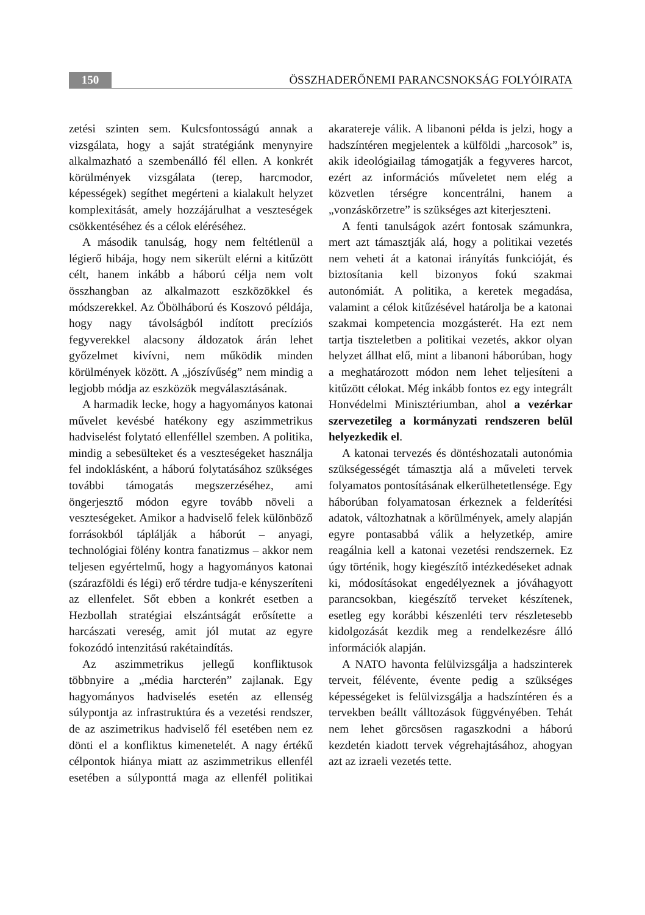150 ÖSSZHADERŐNEMI PARANCSNOKSÁG FOLYÓIRATA
zetési szinten sem. Kulcsfontosságú annak a vizsgálata, hogy a saját stratégiánk menynyire alkalmazható a szembenálló fél ellen. A konkrét körülmények vizsgálata (terep, harcmodor, képességek) segíthet megérteni a kialakult helyzet komplexitását, amely hozzájárulhat a veszteségek csökkentéséhez és a célok eléréséhez.
A második tanulság, hogy nem feltétlenül a légierő hibája, hogy nem sikerült elérni a kitűzött célt, hanem inkább a háború célja nem volt összhangban az alkalmazott eszközökkel és módszerekkel. Az Öbölháború és Koszovó példája, hogy nagy távolságból indított precíziós fegyverekkel alacsony áldozatok árán lehet győzelmet kivívni, nem működik minden körülmények között. A „jószívűség” nem mindig a legjobb módja az eszközök megválasztásának.
A harmadik lecke, hogy a hagyományos katonai művelet kevésbé hatékony egy aszimmetrikus hadviselést folytató ellenféllel szemben. A politika, mindig a sebesülteket és a veszteségeket használja fel indoklásként, a háború folytatásához szükséges további támogatás megszerzéséhez, ami öngerjesztő módon egyre tovább növeli a veszteségeket. Amikor a hadviselő felek különböző forrásokból táplálják a háborút – anyagi, technológiai fölény kontra fanatizmus – akkor nem teljesen egyértelmű, hogy a hagyományos katonai (szárazföldi és légi) erő térdre tudja-e kényszeríteni az ellenfelet. Sőt ebben a konkrét esetben a Hezbollah stratégiai elszántságát erősítette a harcászati vereség, amit jól mutat az egyre fokozódó intenzitású rakétaindítás.
Az aszimmetrikus jellegű konfliktusok többnyire a „média harcterén” zajlanak. Egy hagyományos hadviselés esetén az ellenség súlypontja az infrastruktúra és a vezetési rendszer, de az aszimetrikus hadviselő fél esetében nem ez dönti el a konfliktus kimenetelét. A nagy értékű célpontok hiánya miatt az aszimmetrikus ellenfél esetében a súlyponttá maga az ellenfél politikai akaratereje válik. A libanoni példa is jelzi, hogy a hadszíntéren megjelentek a külföldi „harcosok” is, akik ideológiailag támogatják a fegyveres harcot, ezért az információs műveletet nem elég a közvetlen térségre koncentrálni, hanem a „vonzáskörzetre” is szükséges azt kiterjeszteni.
A fenti tanulságok azért fontosak számunkra, mert azt támasztják alá, hogy a politikai vezetés nem veheti át a katonai irányítás funkcióját, és biztosítania kell bizonyos fokú szakmai autonómiát. A politika, a keretek megadása, valamint a célok kitűzésével határolja be a katonai szakmai kompetencia mozgásterét. Ha ezt nem tartja tiszteletben a politikai vezetés, akkor olyan helyzet állhat elő, mint a libanoni háborúban, hogy a meghatározott módon nem lehet teljesíteni a kitűzött célokat. Még inkább fontos ez egy integrált Honvédelmi Minisztériumban, ahol a vezérkar szervezetileg a kormányzati rendszeren belül helyezkedik el.
A katonai tervezés és döntéshozatali autonómia szükségességét támasztja alá a műveleti tervek folyamatos pontosításának elkerülhetetlensége. Egy háborúban folyamatosan érkeznek a felderítési adatok, változhatnak a körülmények, amely alapján egyre pontasabbá válik a helyzetkép, amire reagálnia kell a katonai vezetési rendszernek. Ez úgy történik, hogy kiegészítő intézkedéseket adnak ki, módosításokat engedélyeznek a jóváhagyott parancsokban, kiegészítő terveket készítenek, esetleg egy korábbi készenléti terv részletesebb kidolgozását kezdik meg a rendelkezésre álló információk alapján.
A NATO havonta felülvizsgálja a hadszinterek terveit, félévente, évente pedig a szükséges képességeket is felülvizsgálja a hadszíntéren és a tervekben beállt válltozások függvényében. Tehát nem lehet görcsösen ragaszkodni a háború kezdetén kiadott tervek végrehajtásához, ahogyan azt az izraeli vezetés tette.